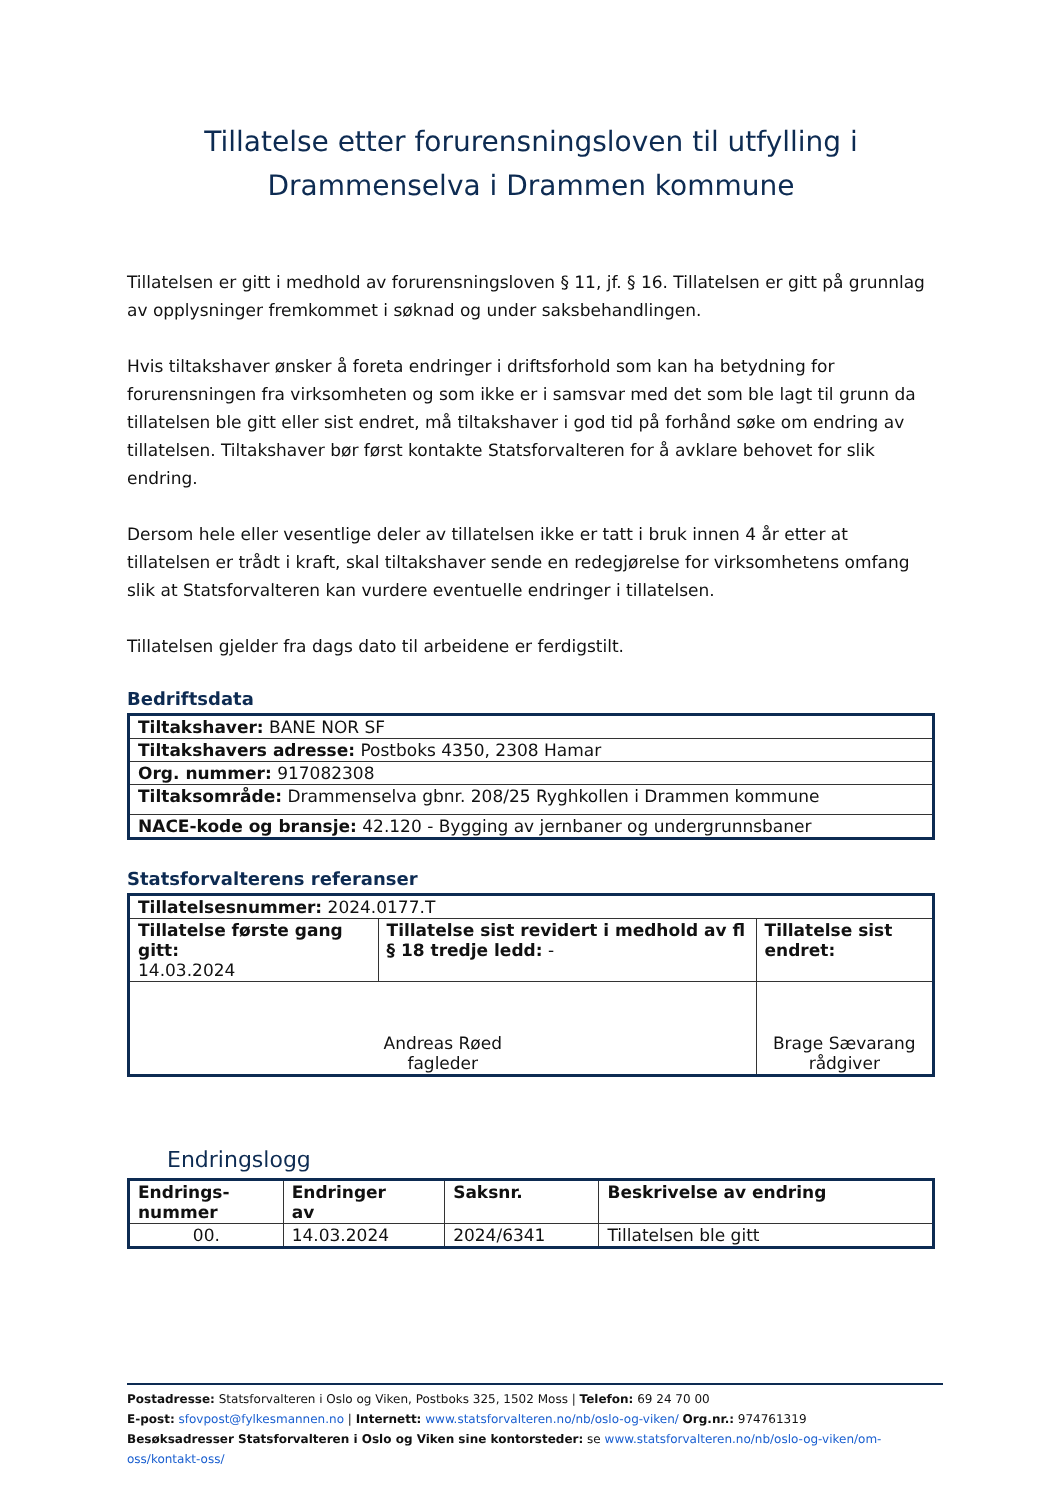Tillatelse etter forurensningsloven til utfylling i
Drammenselva i Drammen kommune
Tillatelsen er gitt i medhold av forurensningsloven § 11, jf. § 16. Tillatelsen er gitt på grunnlag av opplysninger fremkommet i søknad og under saksbehandlingen.
Hvis tiltakshaver ønsker å foreta endringer i driftsforhold som kan ha betydning for forurensningen fra virksomheten og som ikke er i samsvar med det som ble lagt til grunn da tillatelsen ble gitt eller sist endret, må tiltakshaver i god tid på forhånd søke om endring av tillatelsen. Tiltakshaver bør først kontakte Statsforvalteren for å avklare behovet for slik endring.
Dersom hele eller vesentlige deler av tillatelsen ikke er tatt i bruk innen 4 år etter at tillatelsen er trådt i kraft, skal tiltakshaver sende en redegjørelse for virksomhetens omfang slik at Statsforvalteren kan vurdere eventuelle endringer i tillatelsen.
Tillatelsen gjelder fra dags dato til arbeidene er ferdigstilt.
Bedriftsdata
| Tiltakshaver: BANE NOR SF |
| Tiltakshavers adresse: Postboks 4350, 2308 Hamar |
| Org. nummer: 917082308 |
| Tiltaksområde: Drammenselva gbnr. 208/25 Ryghkollen i Drammen kommune |
| NACE-kode og bransje: 42.120 - Bygging av jernbaner og undergrunnsbaner |
Statsforvalterens referanser
| Tillatelsesnummer: 2024.0177.T | | | |
| Tillatelse første gang gitt: 14.03.2024 | Tillatelse sist revidert i medhold av fl § 18 tredje ledd: - | | Tillatelse sist endret: |
| Andreas Røed fagleder | | Brage Sævarang rådgiver | |
Endringslogg
| Endrings- nummer | Endringer av | Saksnr. | Beskrivelse av endring |
| --- | --- | --- | --- |
| 00. | 14.03.2024 | 2024/6341 | Tillatelsen ble gitt |
Postadresse: Statsforvalteren i Oslo og Viken, Postboks 325, 1502 Moss | Telefon: 69 24 70 00
E-post: sfovpost@fylkesmannen.no | Internett: www.statsforvalteren.no/nb/oslo-og-viken/ Org.nr.: 974761319
Besøksadresser Statsforvalteren i Oslo og Viken sine kontorsteder: se www.statsforvalteren.no/nb/oslo-og-viken/om-oss/kontakt-oss/